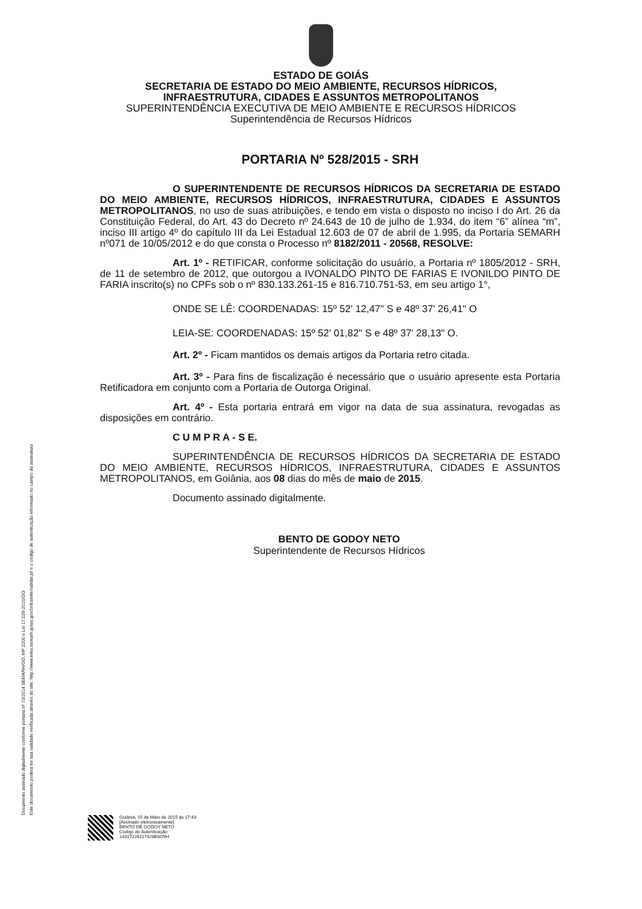Documento assinado digitalmente conforme portaria nº 73/2014 SEMARH/GO, MP 2200 e Lei 17.039-2010/GO
Este documento poderá ter sua validade verificada através do site: http://www.intra.semarh.goias.gov.br/tramite/validar.jsf e o código de autenticação informado no campo da assinatura
ESTADO DE GOIÁS
SECRETARIA DE ESTADO DO MEIO AMBIENTE, RECURSOS HÍDRICOS,
INFRAESTRUTURA, CIDADES E ASSUNTOS METROPOLITANOS
SUPERINTENDÊNCIA EXECUTIVA DE MEIO AMBIENTE E RECURSOS HÍDRICOS
Superintendência de Recursos Hídricos
PORTARIA Nº 528/2015 - SRH
O SUPERINTENDENTE DE RECURSOS HÍDRICOS DA SECRETARIA DE ESTADO DO MEIO AMBIENTE, RECURSOS HÍDRICOS, INFRAESTRUTURA, CIDADES E ASSUNTOS METROPOLITANOS, no uso de suas atribuições, e tendo em vista o disposto no inciso I do Art. 26 da Constituição Federal, do Art. 43 do Decreto nº 24.643 de 10 de julho de 1.934, do item “6” alínea “m”, inciso III artigo 4º do capítulo III da Lei Estadual 12.603 de 07 de abril de 1.995, da Portaria SEMARH nº071 de 10/05/2012 e do que consta o Processo nº 8182/2011 - 20568, RESOLVE:
Art. 1º - RETIFICAR, conforme solicitação do usuário, a Portaria nº 1805/2012 - SRH, de 11 de setembro de 2012, que outorgou a IVONALDO PINTO DE FARIAS E IVONILDO PINTO DE FARIA inscrito(s) no CPFs sob o nº 830.133.261-15 e 816.710.751-53, em seu artigo 1°,
ONDE SE LÊ: COORDENADAS: 15º 52' 12,47" S e 48º 37' 26,41" O
LEIA-SE: COORDENADAS: 15º 52' 01,82" S e 48º 37' 28,13" O.
Art. 2º - Ficam mantidos os demais artigos da Portaria retro citada.
Art. 3º - Para fins de fiscalização é necessário que o usuário apresente esta Portaria Retificadora em conjunto com a Portaria de Outorga Original.
Art. 4º - Esta portaria entrará em vigor na data de sua assinatura, revogadas as disposições em contrário.
C U M P R A - S E.
SUPERINTENDÊNCIA DE RECURSOS HÍDRICOS DA SECRETARIA DE ESTADO DO MEIO AMBIENTE, RECURSOS HÍDRICOS, INFRAESTRUTURA, CIDADES E ASSUNTOS METROPOLITANOS, em Goiânia, aos 08 dias do mês de maio de 2015.
Documento assinado digitalmente.
BENTO DE GODOY NETO
Superintendente de Recursos Hídricos
Goiânia, 15 de Maio de 2015 às 17:43
[Assinado eletronicamente]
BENTO DE GODOY NETO
Código de Autenticação:
14317226117428E8O9H